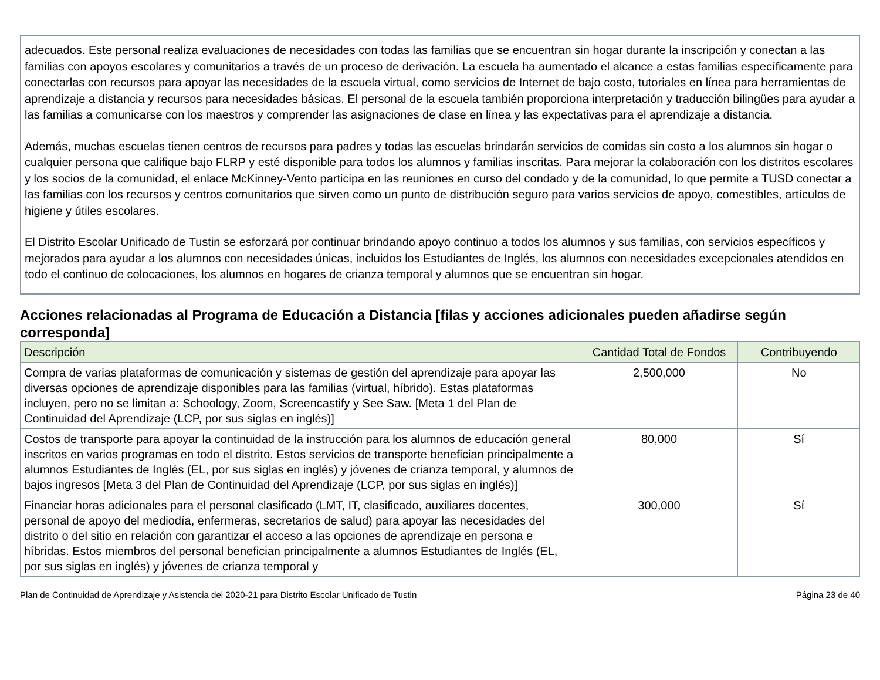adecuados. Este personal realiza evaluaciones de necesidades con todas las familias que se encuentran sin hogar durante la inscripción y conectan a las familias con apoyos escolares y comunitarios a través de un proceso de derivación. La escuela ha aumentado el alcance a estas familias específicamente para conectarlas con recursos para apoyar las necesidades de la escuela virtual, como servicios de Internet de bajo costo, tutoriales en línea para herramientas de aprendizaje a distancia y recursos para necesidades básicas. El personal de la escuela también proporciona interpretación y traducción bilingües para ayudar a las familias a comunicarse con los maestros y comprender las asignaciones de clase en línea y las expectativas para el aprendizaje a distancia.
Además, muchas escuelas tienen centros de recursos para padres y todas las escuelas brindarán servicios de comidas sin costo a los alumnos sin hogar o cualquier persona que califique bajo FLRP y esté disponible para todos los alumnos y familias inscritas. Para mejorar la colaboración con los distritos escolares y los socios de la comunidad, el enlace McKinney-Vento participa en las reuniones en curso del condado y de la comunidad, lo que permite a TUSD conectar a las familias con los recursos y centros comunitarios que sirven como un punto de distribución seguro para varios servicios de apoyo, comestibles, artículos de higiene y útiles escolares.
El Distrito Escolar Unificado de Tustin se esforzará por continuar brindando apoyo continuo a todos los alumnos y sus familias, con servicios específicos y mejorados para ayudar a los alumnos con necesidades únicas, incluidos los Estudiantes de Inglés, los alumnos con necesidades excepcionales atendidos en todo el continuo de colocaciones, los alumnos en hogares de crianza temporal y alumnos que se encuentran sin hogar.
Acciones relacionadas al Programa de Educación a Distancia [filas y acciones adicionales pueden añadirse según corresponda]
| Descripción | Cantidad Total de Fondos | Contribuyendo |
| --- | --- | --- |
| Compra de varias plataformas de comunicación y sistemas de gestión del aprendizaje para apoyar las diversas opciones de aprendizaje disponibles para las familias (virtual, híbrido). Estas plataformas incluyen, pero no se limitan a: Schoology, Zoom, Screencastify y See Saw. [Meta 1 del Plan de Continuidad del Aprendizaje (LCP, por sus siglas en inglés)] | 2,500,000 | No |
| Costos de transporte para apoyar la continuidad de la instrucción para los alumnos de educación general inscritos en varios programas en todo el distrito. Estos servicios de transporte benefician principalmente a alumnos Estudiantes de Inglés (EL, por sus siglas en inglés) y jóvenes de crianza temporal, y alumnos de bajos ingresos [Meta 3 del Plan de Continuidad del Aprendizaje (LCP, por sus siglas en inglés)] | 80,000 | Sí |
| Financiar horas adicionales para el personal clasificado (LMT, IT, clasificado, auxiliares docentes, personal de apoyo del mediodía, enfermeras, secretarios de salud) para apoyar las necesidades del distrito o del sitio en relación con garantizar el acceso a las opciones de aprendizaje en persona e híbridas. Estos miembros del personal benefician principalmente a alumnos Estudiantes de Inglés (EL, por sus siglas en inglés) y jóvenes de crianza temporal y | 300,000 | Sí |
Plan de Continuidad de Aprendizaje y Asistencia del 2020-21 para Distrito Escolar Unificado de Tustin Página 23 de 40